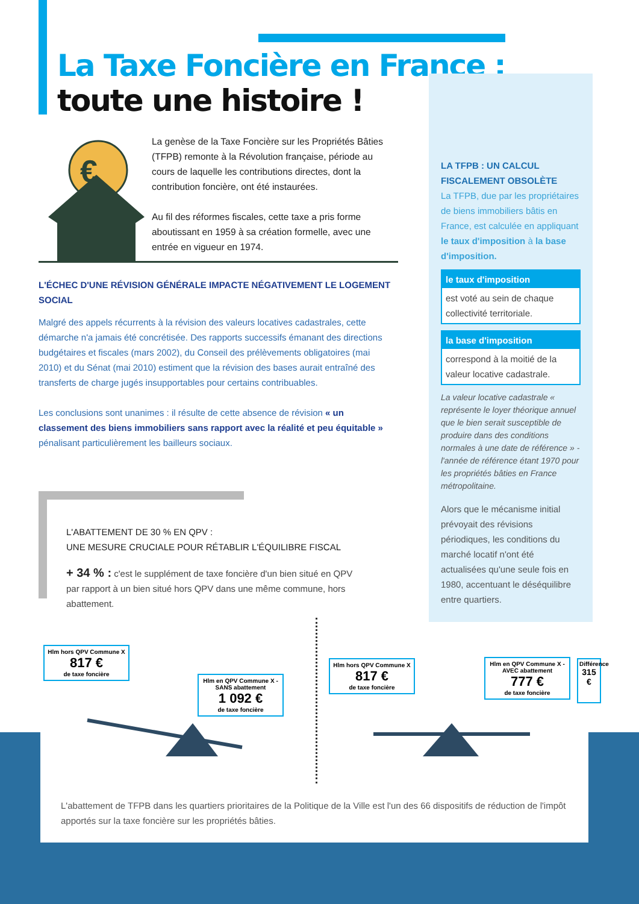La Taxe Foncière en France :
toute une histoire !
€
La genèse de la Taxe Foncière sur les Propriétés Bâties (TFPB) remonte à la Révolution française, période au cours de laquelle les contributions directes, dont la contribution foncière, ont été instaurées.
Au fil des réformes fiscales, cette taxe a pris forme aboutissant en 1959 à sa création formelle, avec une entrée en vigueur en 1974.
L'ÉCHEC D'UNE RÉVISION GÉNÉRALE IMPACTE NÉGATIVEMENT LE LOGEMENT SOCIAL
Malgré des appels récurrents à la révision des valeurs locatives cadastrales, cette démarche n'a jamais été concrétisée. Des rapports successifs émanant des directions budgétaires et fiscales (mars 2002), du Conseil des prélèvements obligatoires (mai 2010) et du Sénat (mai 2010) estiment que la révision des bases aurait entraîné des transferts de charge jugés insupportables pour certains contribuables.
Les conclusions sont unanimes : il résulte de cette absence de révision « un classement des biens immobiliers sans rapport avec la réalité et peu équitable » pénalisant particulièrement les bailleurs sociaux.
LA TFPB : UN CALCUL FISCALEMENT OBSOLÈTE
La TFPB, due par les propriétaires de biens immobiliers bâtis en France, est calculée en appliquant le taux d'imposition à la base d'imposition.
le taux d'imposition
est voté au sein de chaque collectivité territoriale.
la base d'imposition
correspond à la moitié de la valeur locative cadastrale.
La valeur locative cadastrale « représente le loyer théorique annuel que le bien serait susceptible de produire dans des conditions normales à une date de référence » - l'année de référence étant 1970 pour les propriétés bâties en France métropolitaine.
Alors que le mécanisme initial prévoyait des révisions périodiques, les conditions du marché locatif n'ont été actualisées qu'une seule fois en 1980, accentuant le déséquilibre entre quartiers.
L'ABATTEMENT DE 30 % EN QPV :
UNE MESURE CRUCIALE POUR RÉTABLIR L'ÉQUILIBRE FISCAL
+ 34 % : c'est le supplément de taxe foncière d'un bien situé en QPV par rapport à un bien situé hors QPV dans une même commune, hors abattement.
L'abattement de TFPB dans les quartiers prioritaires de la Politique de la Ville est l'un des 66 dispositifs de réduction de l'impôt apportés sur la taxe foncière sur les propriétés bâties.
Hlm hors QPV Commune X
817 €
de taxe foncière
Hlm en QPV Commune X - SANS abattement
1 092 €
de taxe foncière
Hlm hors QPV Commune X
817 €
de taxe foncière
Hlm en QPV Commune X - AVEC abattement
777 €
de taxe foncière
Différence
315 €